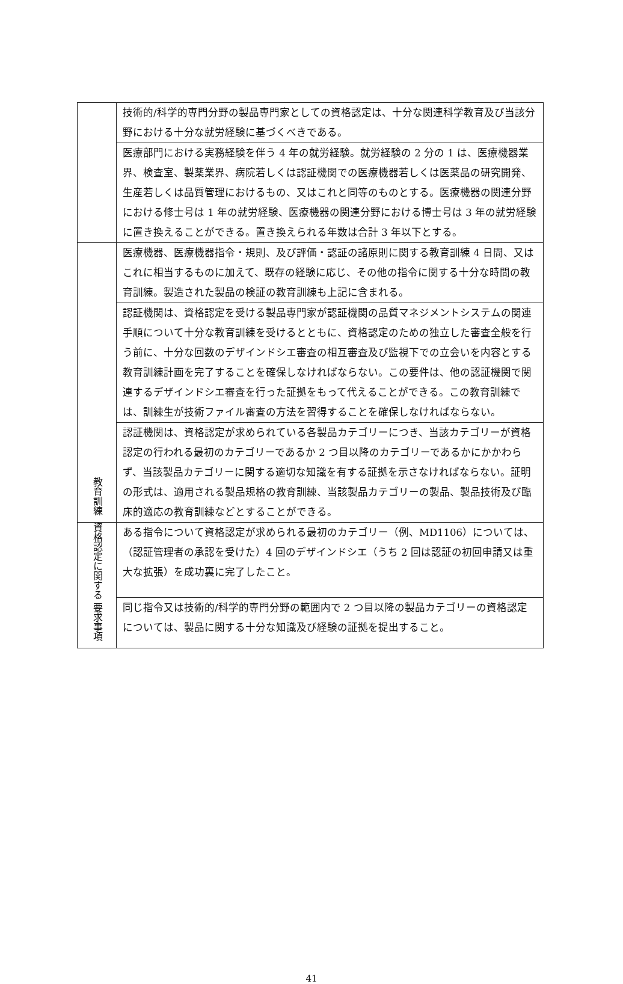| | 技術的/科学的専門分野の製品専門家としての資格認定は、十分な関連科学教育及び当該分野における十分な就労経験に基づくべきである。 |
| | 医療部門における実務経験を伴う 4 年の就労経験。就労経験の 2 分の 1 は、医療機器業界、検査室、製薬業界、病院若しくは認証機関での医療機器若しくは医薬品の研究開発、生産若しくは品質管理におけるもの、又はこれと同等のものとする。医療機器の関連分野における修士号は 1 年の就労経験、医療機器の関連分野における博士号は 3 年の就労経験に置き換えることができる。置き換えられる年数は合計 3 年以下とする。 |
| 教育訓練 | 医療機器、医療機器指令・規則、及び評価・認証の諸原則に関する教育訓練 4 日間、又はこれに相当するものに加えて、既存の経験に応じ、その他の指令に関する十分な時間の教育訓練。製造された製品の検証の教育訓練も上記に含まれる。 |
| | 認証機関は、資格認定を受ける製品専門家が認証機関の品質マネジメントシステムの関連手順について十分な教育訓練を受けるとともに、資格認定のための独立した審査全般を行う前に、十分な回数のデザインドシエ審査の相互審査及び監視下での立会いを内容とする教育訓練計画を完了することを確保しなければならない。この要件は、他の認証機関で関連するデザインドシエ審査を行った証拠をもって代えることができる。この教育訓練では、訓練生が技術ファイル審査の方法を習得することを確保しなければならない。 |
| | 認証機関は、資格認定が求められている各製品カテゴリーにつき、当該カテゴリーが資格認定の行われる最初のカテゴリーであるか 2 つ目以降のカテゴリーであるかにかかわらず、当該製品カテゴリーに関する適切な知識を有する証拠を示さなければならない。証明の形式は、適用される製品規格の教育訓練、当該製品カテゴリーの製品、製品技術及び臨床的適応の教育訓練などとすることができる。 |
| 資格認定に関する 要求事項 | ある指令について資格認定が求められる最初のカテゴリー（例、MD1106）については、（認証管理者の承認を受けた）4 回のデザインドシエ（うち 2 回は認証の初回申請又は重大な拡張）を成功裏に完了したこと。 |
| | 同じ指令又は技術的/科学的専門分野の範囲内で 2 つ目以降の製品カテゴリーの資格認定については、製品に関する十分な知識及び経験の証拠を提出すること。 |
41